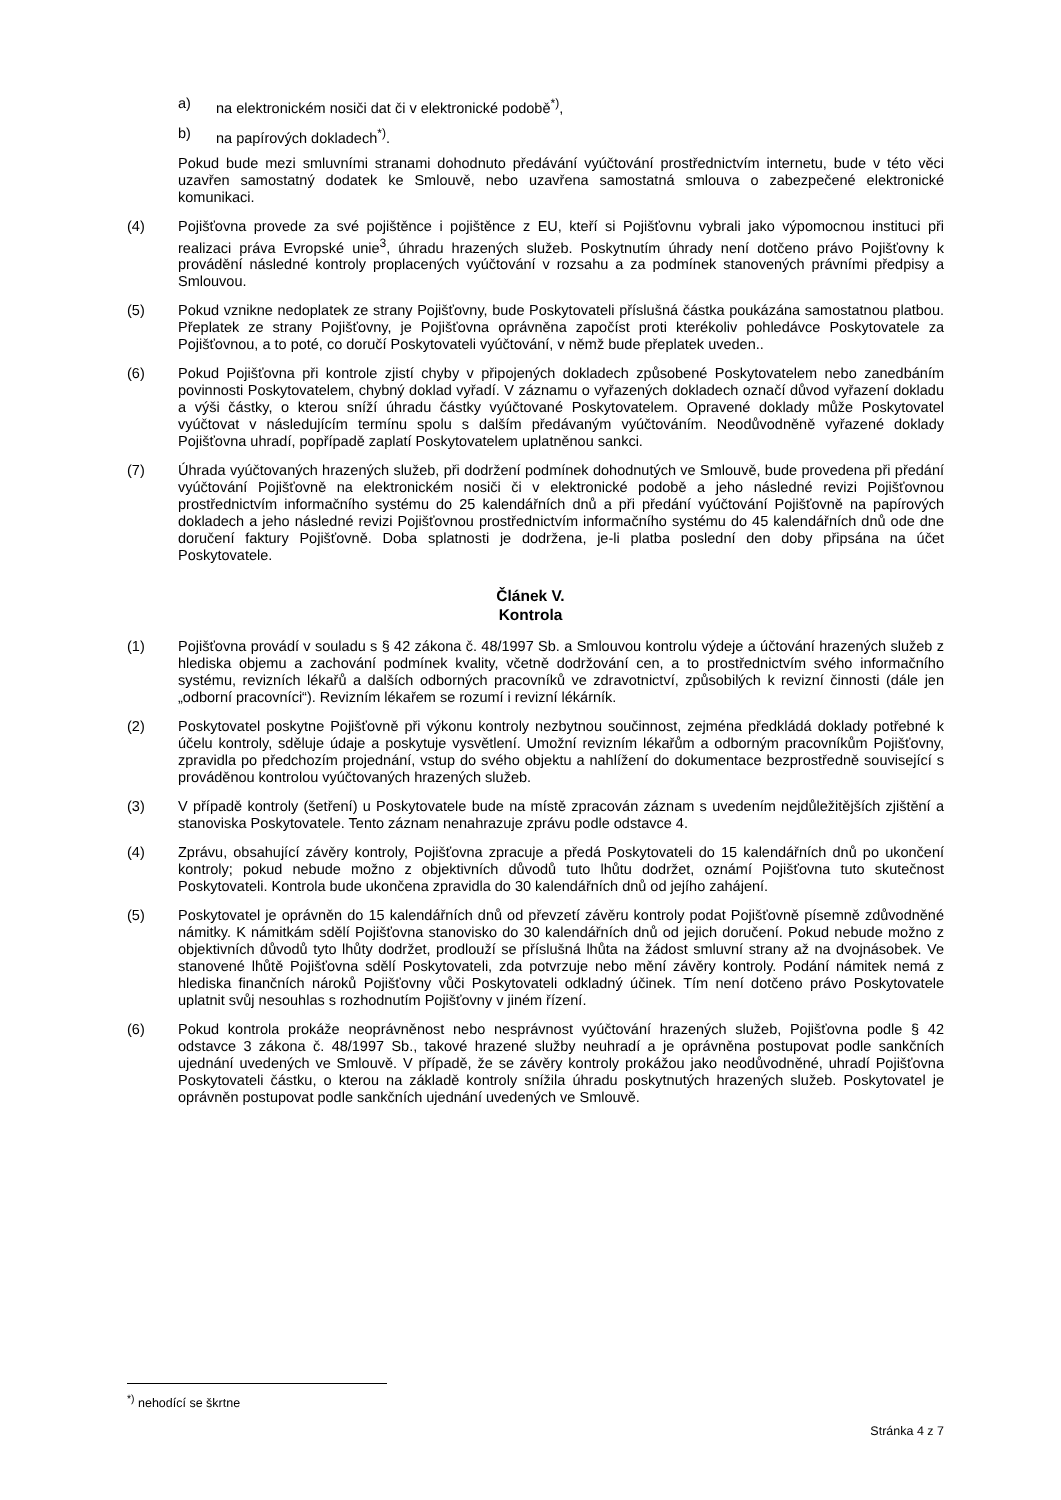a) na elektronickém nosiči dat či v elektronické podobě<sup>*)</sup>,
b) na papírových dokladech<sup>*)</sup>.
Pokud bude mezi smluvními stranami dohodnuto předávání vyúčtování prostřednictvím internetu, bude v této věci uzavřen samostatný dodatek ke Smlouvě, nebo uzavřena samostatná smlouva o zabezpečené elektronické komunikaci.
(4) Pojišťovna provede za své pojištěnce i pojištěnce z EU, kteří si Pojišťovnu vybrali jako výpomocnou instituci při realizaci práva Evropské unie<sup>3</sup>, úhradu hrazených služeb. Poskytnutím úhrady není dotčeno právo Pojišťovny k provádění následné kontroly proplacených vyúčtování v rozsahu a za podmínek stanovených právními předpisy a Smlouvou.
(5) Pokud vznikne nedoplatek ze strany Pojišťovny, bude Poskytovateli příslušná částka poukázána samostatnou platbou. Přeplatek ze strany Pojišťovny, je Pojišťovna oprávněna započíst proti kterékoliv pohledávce Poskytovatele za Pojišťovnou, a to poté, co doručí Poskytovateli vyúčtování, v němž bude přeplatek uveden..
(6) Pokud Pojišťovna při kontrole zjistí chyby v připojených dokladech způsobené Poskytovatelem nebo zanedbáním povinnosti Poskytovatelem, chybný doklad vyřadí. V záznamu o vyřazených dokladech označí důvod vyřazení dokladu a výši částky, o kterou sníží úhradu částky vyúčtované Poskytovatelem. Opravené doklady může Poskytovatel vyúčtovat v následujícím termínu spolu s dalším předávaným vyúčtováním. Neodůvodněně vyřazené doklady Pojišťovna uhradí, popřípadě zaplatí Poskytovatelem uplatněnou sankci.
(7) Úhrada vyúčtovaných hrazených služeb, při dodržení podmínek dohodnutých ve Smlouvě, bude provedena při předání vyúčtování Pojišťovně na elektronickém nosiči či v elektronické podobě a jeho následné revizi Pojišťovnou prostřednictvím informačního systému do 25 kalendářních dnů a při předání vyúčtování Pojišťovně na papírových dokladech a jeho následné revizi Pojišťovnou prostřednictvím informačního systému do 45 kalendářních dnů ode dne doručení faktury Pojišťovně. Doba splatnosti je dodržena, je-li platba poslední den doby připsána na účet Poskytovatele.
Článek V.
Kontrola
(1) Pojišťovna provádí v souladu s § 42 zákona č. 48/1997 Sb. a Smlouvou kontrolu výdeje a účtování hrazených služeb z hlediska objemu a zachování podmínek kvality, včetně dodržování cen, a to prostřednictvím svého informačního systému, revizních lékařů a dalších odborných pracovníků ve zdravotnictví, způsobilých k revizní činnosti (dále jen „odborní pracovníci“). Revizním lékařem se rozumí i revizní lékárník.
(2) Poskytovatel poskytne Pojišťovně při výkonu kontroly nezbytnou součinnost, zejména předkládá doklady potřebné k účelu kontroly, sděluje údaje a poskytuje vysvětlení. Umožní revizním lékařům a odborným pracovníkům Pojišťovny, zpravidla po předchozím projednání, vstup do svého objektu a nahlížení do dokumentace bezprostředně související s prováděnou kontrolou vyúčtovaných hrazených služeb.
(3) V případě kontroly (šetření) u Poskytovatele bude na místě zpracován záznam s uvedením nejdůležitějších zjištění a stanoviska Poskytovatele. Tento záznam nenahrazuje zprávu podle odstavce 4.
(4) Zprávu, obsahující závěry kontroly, Pojišťovna zpracuje a předá Poskytovateli do 15 kalendářních dnů po ukončení kontroly; pokud nebude možno z objektivních důvodů tuto lhůtu dodržet, oznámí Pojišťovna tuto skutečnost Poskytovateli. Kontrola bude ukončena zpravidla do 30 kalendářních dnů od jejího zahájení.
(5) Poskytovatel je oprávněn do 15 kalendářních dnů od převzetí závěru kontroly podat Pojišťovně písemně zdůvodněné námitky. K námitkám sdělí Pojišťovna stanovisko do 30 kalendářních dnů od jejich doručení. Pokud nebude možno z objektivních důvodů tyto lhůty dodržet, prodlouží se příslušná lhůta na žádost smluvní strany až na dvojnásobek. Ve stanovené lhůtě Pojišťovna sdělí Poskytovateli, zda potvrzuje nebo mění závěry kontroly. Podání námitek nemá z hlediska finančních nároků Pojišťovny vůči Poskytovateli odkladný účinek. Tím není dotčeno právo Poskytovatele uplatnit svůj nesouhlas s rozhodnutím Pojišťovny v jiném řízení.
(6) Pokud kontrola prokáže neoprávněnost nebo nesprávnost vyúčtování hrazených služeb, Pojišťovna podle § 42 odstavce 3 zákona č. 48/1997 Sb., takové hrazené služby neuhradí a je oprávněna postupovat podle sankčních ujednání uvedených ve Smlouvě. V případě, že se závěry kontroly prokážou jako neodůvodněné, uhradí Pojišťovna Poskytovateli částku, o kterou na základě kontroly snížila úhradu poskytnutých hrazených služeb. Poskytovatel je oprávněn postupovat podle sankčních ujednání uvedených ve Smlouvě.
<sup>*)</sup> nehodící se škrtne
Stránka 4 z 7